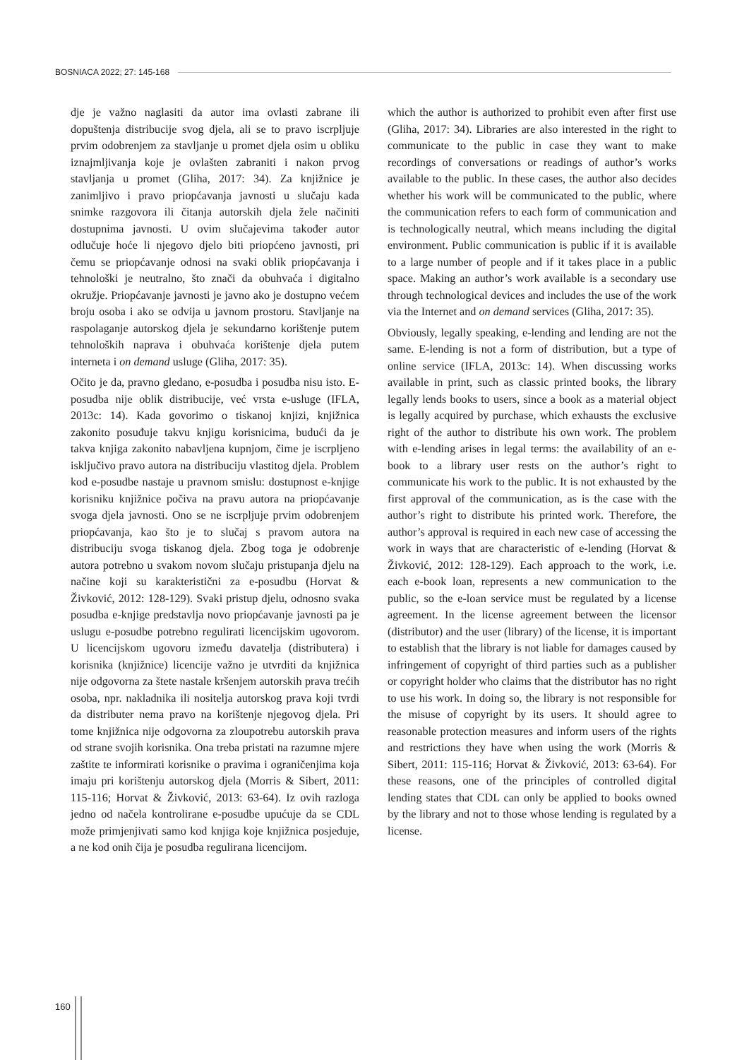BOSNIACA 2022; 27: 145-168
dje je važno naglasiti da autor ima ovlasti zabrane ili dopuštenja distribucije svog djela, ali se to pravo iscrpljuje prvim odobrenjem za stavljanje u promet djela osim u obliku iznajmljivanja koje je ovlašten zabraniti i nakon prvog stavljanja u promet (Gliha, 2017: 34). Za knjižnice je zanimljivo i pravo priopćavanja javnosti u slučaju kada snimke razgovora ili čitanja autorskih djela žele načiniti dostupnima javnosti. U ovim slučajevima također autor odlučuje hoće li njegovo djelo biti priopćeno javnosti, pri čemu se priopćavanje odnosi na svaki oblik priopćavanja i tehnološki je neutralno, što znači da obuhvaća i digitalno okružje. Priopćavanje javnosti je javno ako je dostupno većem broju osoba i ako se odvija u javnom prostoru. Stavljanje na raspolaganje autorskog djela je sekundarno korištenje putem tehnoloških naprava i obuhvaća korištenje djela putem interneta i on demand usluge (Gliha, 2017: 35).
Očito je da, pravno gledano, e-posudba i posudba nisu isto. E-posudba nije oblik distribucije, već vrsta e-usluge (IFLA, 2013c: 14). Kada govorimo o tiskanoj knjizi, knjižnica zakonito posuđuje takvu knjigu korisnicima, budući da je takva knjiga zakonito nabavljena kupnjom, čime je iscrpljeno isključivo pravo autora na distribuciju vlastitog djela. Problem kod e-posudbe nastaje u pravnom smislu: dostupnost e-knjige korisniku knjižnice počiva na pravu autora na priopćavanje svoga djela javnosti. Ono se ne iscrpljuje prvim odobrenjem priopćavanja, kao što je to slučaj s pravom autora na distribuciju svoga tiskanog djela. Zbog toga je odobrenje autora potrebno u svakom novom slučaju pristupanja djelu na načine koji su karakteristični za e-posudbu (Horvat & Živković, 2012: 128-129). Svaki pristup djelu, odnosno svaka posudba e-knjige predstavlja novo priopćavanje javnosti pa je uslugu e-posudbe potrebno regulirati licencijskim ugovorom. U licencijskom ugovoru između davatelja (distributera) i korisnika (knjižnice) licencije važno je utvrditi da knjižnica nije odgovorna za štete nastale kršenjem autorskih prava trećih osoba, npr. nakladnika ili nositelja autorskog prava koji tvrdi da distributer nema pravo na korištenje njegovog djela. Pri tome knjižnica nije odgovorna za zloupotrebu autorskih prava od strane svojih korisnika. Ona treba pristati na razumne mjere zaštite te informirati korisnike o pravima i ograničenjima koja imaju pri korištenju autorskog djela (Morris & Sibert, 2011: 115-116; Horvat & Živković, 2013: 63-64). Iz ovih razloga jedno od načela kontrolirane e-posudbe upućuje da se CDL može primjenjivati samo kod knjiga koje knjižnica posjeduje, a ne kod onih čija je posudba regulirana licencijom.
which the author is authorized to prohibit even after first use (Gliha, 2017: 34). Libraries are also interested in the right to communicate to the public in case they want to make recordings of conversations or readings of author’s works available to the public. In these cases, the author also decides whether his work will be communicated to the public, where the communication refers to each form of communication and is technologically neutral, which means including the digital environment. Public communication is public if it is available to a large number of people and if it takes place in a public space. Making an author’s work available is a secondary use through technological devices and includes the use of the work via the Internet and on demand services (Gliha, 2017: 35).
Obviously, legally speaking, e-lending and lending are not the same. E-lending is not a form of distribution, but a type of online service (IFLA, 2013c: 14). When discussing works available in print, such as classic printed books, the library legally lends books to users, since a book as a material object is legally acquired by purchase, which exhausts the exclusive right of the author to distribute his own work. The problem with e-lending arises in legal terms: the availability of an e-book to a library user rests on the author’s right to communicate his work to the public. It is not exhausted by the first approval of the communication, as is the case with the author’s right to distribute his printed work. Therefore, the author’s approval is required in each new case of accessing the work in ways that are characteristic of e-lending (Horvat & Živković, 2012: 128-129). Each approach to the work, i.e. each e-book loan, represents a new communication to the public, so the e-loan service must be regulated by a license agreement. In the license agreement between the licensor (distributor) and the user (library) of the license, it is important to establish that the library is not liable for damages caused by infringement of copyright of third parties such as a publisher or copyright holder who claims that the distributor has no right to use his work. In doing so, the library is not responsible for the misuse of copyright by its users. It should agree to reasonable protection measures and inform users of the rights and restrictions they have when using the work (Morris & Sibert, 2011: 115-116; Horvat & Živković, 2013: 63-64). For these reasons, one of the principles of controlled digital lending states that CDL can only be applied to books owned by the library and not to those whose lending is regulated by a license.
160